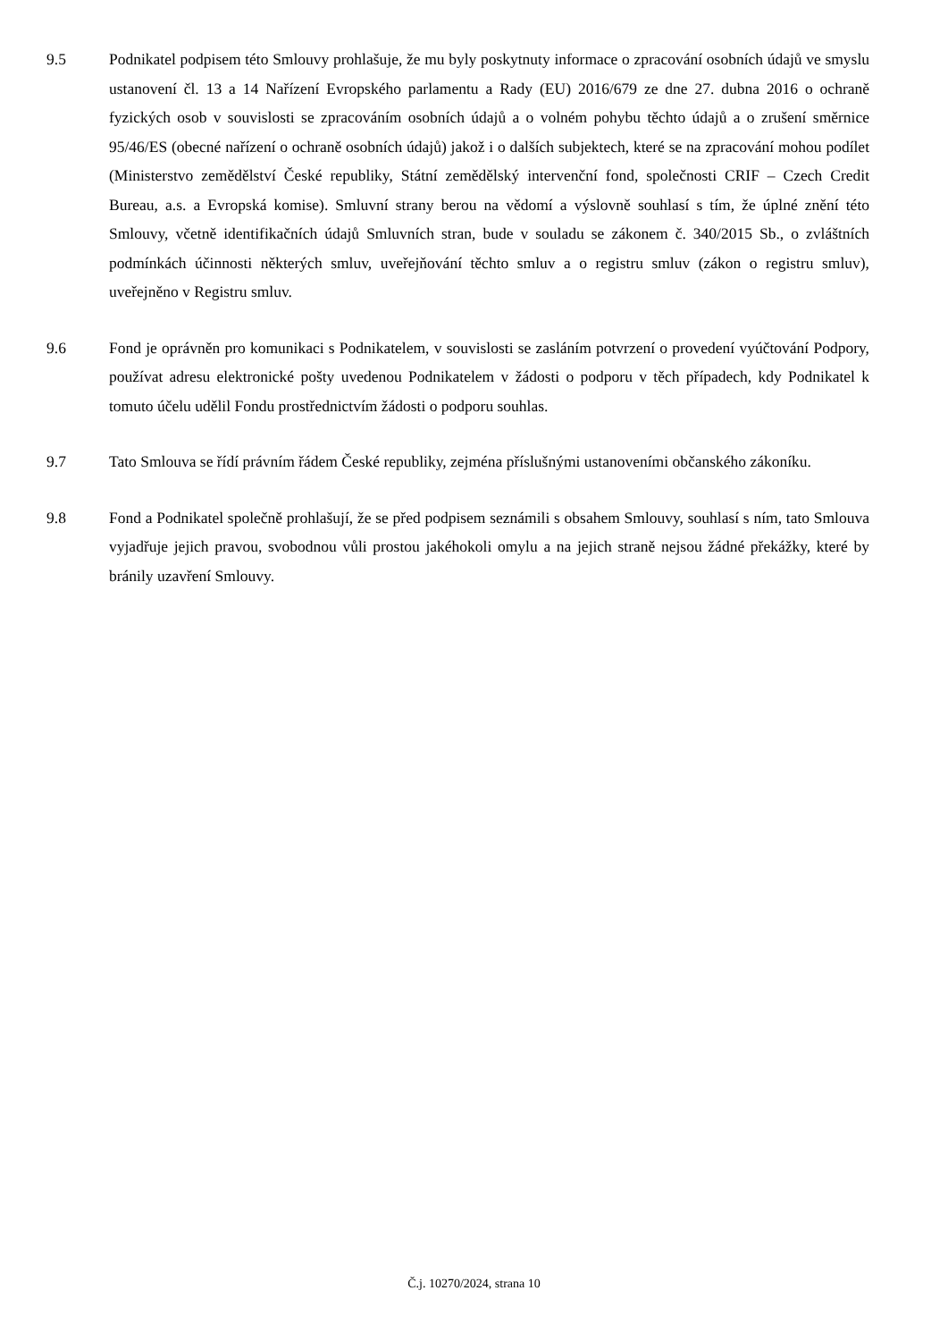9.5 Podnikatel podpisem této Smlouvy prohlašuje, že mu byly poskytnuty informace o zpracování osobních údajů ve smyslu ustanovení čl. 13 a 14 Nařízení Evropského parlamentu a Rady (EU) 2016/679 ze dne 27. dubna 2016 o ochraně fyzických osob v souvislosti se zpracováním osobních údajů a o volném pohybu těchto údajů a o zrušení směrnice 95/46/ES (obecné nařízení o ochraně osobních údajů) jakož i o dalších subjektech, které se na zpracování mohou podílet (Ministerstvo zemědělství České republiky, Státní zemědělský intervenční fond, společnosti CRIF – Czech Credit Bureau, a.s. a Evropská komise). Smluvní strany berou na vědomí a výslovně souhlasí s tím, že úplné znění této Smlouvy, včetně identifikačních údajů Smluvních stran, bude v souladu se zákonem č. 340/2015 Sb., o zvláštních podmínkách účinnosti některých smluv, uveřejňování těchto smluv a o registru smluv (zákon o registru smluv), uveřejněno v Registru smluv.
9.6 Fond je oprávněn pro komunikaci s Podnikatelem, v souvislosti se zasláním potvrzení o provedení vyúčtování Podpory, používat adresu elektronické pošty uvedenou Podnikatelem v žádosti o podporu v těch případech, kdy Podnikatel k tomuto účelu udělil Fondu prostřednictvím žádosti o podporu souhlas.
9.7 Tato Smlouva se řídí právním řádem České republiky, zejména příslušnými ustanoveními občanského zákoníku.
9.8 Fond a Podnikatel společně prohlašují, že se před podpisem seznámili s obsahem Smlouvy, souhlasí s ním, tato Smlouva vyjadřuje jejich pravou, svobodnou vůli prostou jakéhokoli omylu a na jejich straně nejsou žádné překážky, které by bránily uzavření Smlouvy.
Č.j. 10270/2024, strana 10